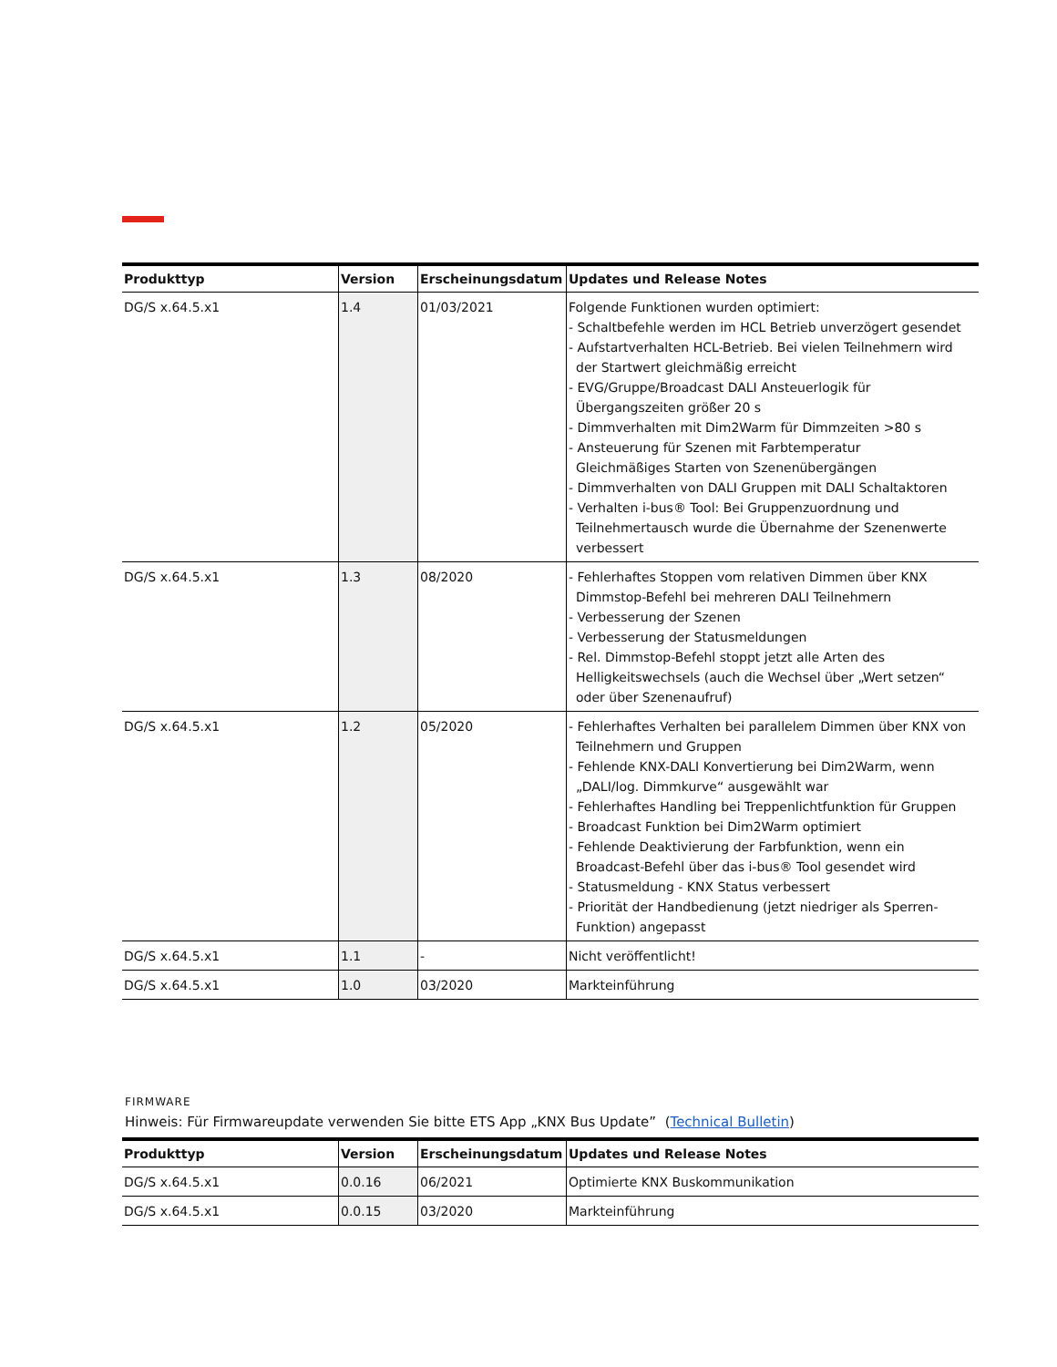| Produkttyp | Version | Erscheinungsdatum | Updates und Release Notes |
| --- | --- | --- | --- |
| DG/S x.64.5.x1 | 1.4 | 01/03/2021 | Folgende Funktionen wurden optimiert: - Schaltbefehle werden im HCL Betrieb unverzögert gesendet - Aufstartverhalten HCL-Betrieb. Bei vielen Teilnehmern wird der Startwert gleichmäßig erreicht - EVG/Gruppe/Broadcast DALI Ansteuerlogik für Übergangszeiten größer 20 s - Dimmverhalten mit Dim2Warm für Dimmzeiten >80 s - Ansteuerung für Szenen mit Farbtemperatur Gleichmäßiges Starten von Szenenübergängen - Dimmverhalten von DALI Gruppen mit DALI Schaltaktoren - Verhalten i-bus® Tool: Bei Gruppenzuordnung und Teilnehmertausch wurde die Übernahme der Szenenwerte verbessert |
| DG/S x.64.5.x1 | 1.3 | 08/2020 | - Fehlerhaftes Stoppen vom relativen Dimmen über KNX Dimmstop-Befehl bei mehreren DALI Teilnehmern - Verbesserung der Szenen - Verbesserung der Statusmeldungen - Rel. Dimmstop-Befehl stoppt jetzt alle Arten des Helligkeitswechsels (auch die Wechsel über „Wert setzen“ oder über Szenenaufruf) |
| DG/S x.64.5.x1 | 1.2 | 05/2020 | - Fehlerhaftes Verhalten bei parallelem Dimmen über KNX von Teilnehmern und Gruppen - Fehlende KNX-DALI Konvertierung bei Dim2Warm, wenn „DALI/log. Dimmkurve“ ausgewählt war - Fehlerhaftes Handling bei Treppenlichtfunktion für Gruppen - Broadcast Funktion bei Dim2Warm optimiert - Fehlende Deaktivierung der Farbfunktion, wenn ein Broadcast-Befehl über das i-bus® Tool gesendet wird - Statusmeldung - KNX Status verbessert - Priorität der Handbedienung (jetzt niedriger als Sperren- Funktion) angepasst |
| DG/S x.64.5.x1 | 1.1 | - | Nicht veröffentlicht! |
| DG/S x.64.5.x1 | 1.0 | 03/2020 | Markteinführung |
FIRMWARE
Hinweis: Für Firmwareupdate verwenden Sie bitte ETS App „KNX Bus Update” (Technical Bulletin)
| Produkttyp | Version | Erscheinungsdatum | Updates und Release Notes |
| --- | --- | --- | --- |
| DG/S x.64.5.x1 | 0.0.16 | 06/2021 | Optimierte KNX Buskommunikation |
| DG/S x.64.5.x1 | 0.0.15 | 03/2020 | Markteinführung |